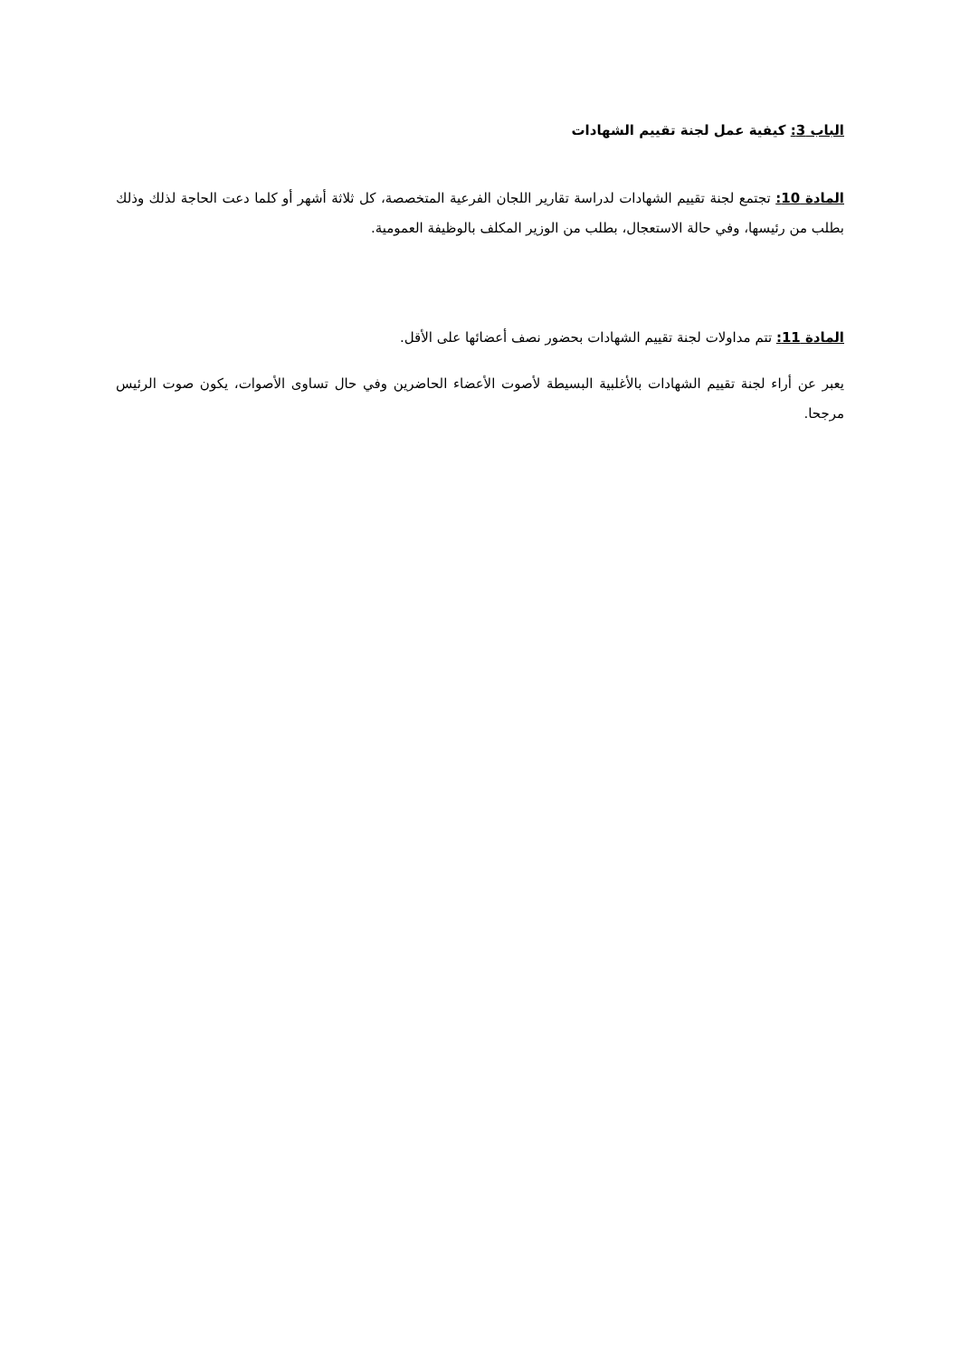الباب 3: كيفية عمل لجنة تقييم الشهادات
المادة 10: تجتمع لجنة تقييم الشهادات لدراسة تقارير اللجان الفرعية المتخصصة، كل ثلاثة أشهر أو كلما دعت الحاجة لذلك وذلك بطلب من رئيسها، وفي حالة الاستعجال، بطلب من الوزير المكلف بالوظيفة العمومية.
المادة 11: تتم مداولات لجنة تقييم الشهادات بحضور نصف أعضائها على الأقل.
يعبر عن أراء لجنة تقييم الشهادات بالأغلبية البسيطة لأصوت الأعضاء الحاضرين وفي حال تساوى الأصوات، يكون صوت الرئيس مرجحا.